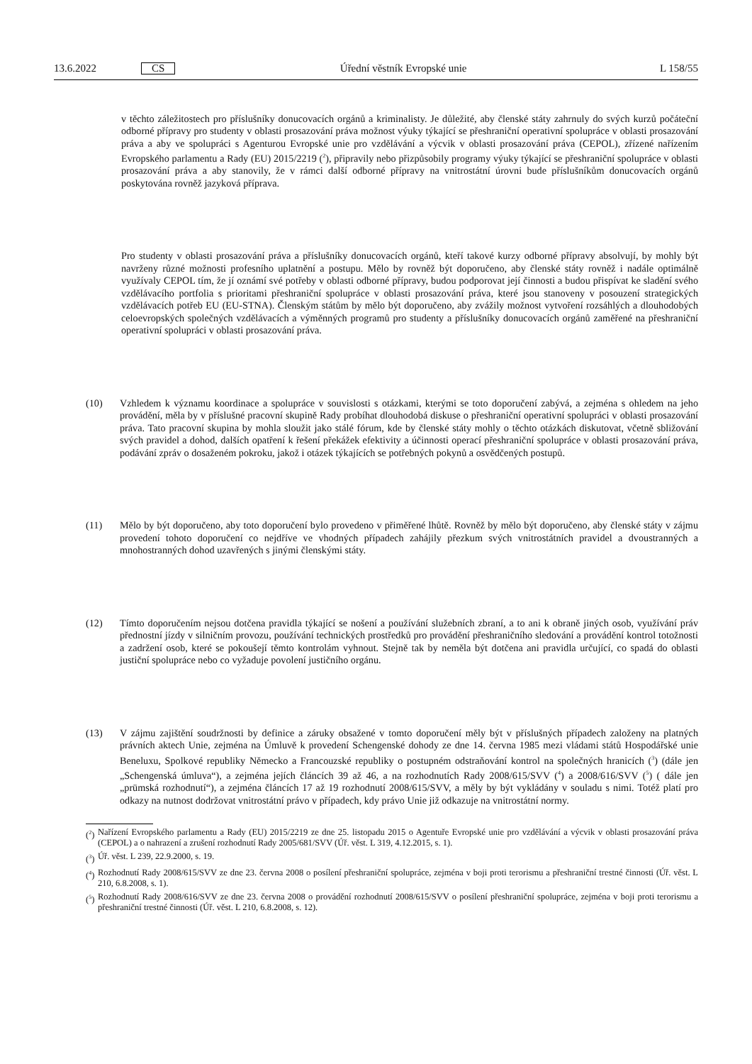13.6.2022 CS Úřední věstník Evropské unie L 158/55
v těchto záležitostech pro příslušníky donucovacích orgánů a kriminalisty. Je důležité, aby členské státy zahrnuly do svých kurzů počáteční odborné přípravy pro studenty v oblasti prosazování práva možnost výuky týkající se přeshraniční operativní spolupráce v oblasti prosazování práva a aby ve spolupráci s Agenturou Evropské unie pro vzdělávání a výcvik v oblasti prosazování práva (CEPOL), zřízené nařízením Evropského parlamentu a Rady (EU) 2015/2219 (<sup>2</sup>), připravily nebo přizpůsobily programy výuky týkající se přeshraniční spolupráce v oblasti prosazování práva a aby stanovily, že v rámci další odborné přípravy na vnitrostátní úrovni bude příslušníkům donucovacích orgánů poskytována rovněž jazyková příprava.
Pro studenty v oblasti prosazování práva a příslušníky donucovacích orgánů, kteří takové kurzy odborné přípravy absolvují, by mohly být navrženy různé možnosti profesního uplatnění a postupu. Mělo by rovněž být doporučeno, aby členské státy rovněž i nadále optimálně využívaly CEPOL tím, že jí oznámí své potřeby v oblasti odborné přípravy, budou podporovat její činnosti a budou přispívat ke sladění svého vzdělávacího portfolia s prioritami přeshraniční spolupráce v oblasti prosazování práva, které jsou stanoveny v posouzení strategických vzdělávacích potřeb EU (EU-STNA). Členským státům by mělo být doporučeno, aby zvážily možnost vytvoření rozsáhlých a dlouhodobých celoevropských společných vzdělávacích a výměnných programů pro studenty a příslušníky donucovacích orgánů zaměřené na přeshraniční operativní spolupráci v oblasti prosazování práva.
(10) Vzhledem k významu koordinace a spolupráce v souvislosti s otázkami, kterými se toto doporučení zabývá, a zejména s ohledem na jeho provádění, měla by v příslušné pracovní skupině Rady probíhat dlouhodobá diskuse o přeshraniční operativní spolupráci v oblasti prosazování práva. Tato pracovní skupina by mohla sloužit jako stálé fórum, kde by členské státy mohly o těchto otázkách diskutovat, včetně sbližování svých pravidel a dohod, dalších opatření k řešení překážek efektivity a účinnosti operací přeshraniční spolupráce v oblasti prosazování práva, podávání zpráv o dosaženém pokroku, jakož i otázek týkajících se potřebných pokynů a osvědčených postupů.
(11) Mělo by být doporučeno, aby toto doporučení bylo provedeno v přiměřené lhůtě. Rovněž by mělo být doporučeno, aby členské státy v zájmu provedení tohoto doporučení co nejdříve ve vhodných případech zahájily přezkum svých vnitrostátních pravidel a dvoustranných a mnohostranných dohod uzavřených s jinými členskými státy.
(12) Tímto doporučením nejsou dotčena pravidla týkající se nošení a používání služebních zbraní, a to ani k obraně jiných osob, využívání práv přednostní jízdy v silničním provozu, používání technických prostředků pro provádění přeshraničního sledování a provádění kontrol totožnosti a zadržení osob, které se pokoušejí těmto kontrolám vyhnout. Stejně tak by neměla být dotčena ani pravidla určující, co spadá do oblasti justiční spolupráce nebo co vyžaduje povolení justičního orgánu.
(13) V zájmu zajištění soudržnosti by definice a záruky obsažené v tomto doporučení měly být v příslušných případech založeny na platných právních aktech Unie, zejména na Úmluvě k provedení Schengenské dohody ze dne 14. června 1985 mezi vládami států Hospodářské unie Beneluxu, Spolkové republiky Německo a Francouzské republiky o postupném odstraňování kontrol na společných hranicích (<sup>3</sup>) (dále jen „Schengenská úmluva“), a zejména jejích článcích 39 až 46, a na rozhodnutích Rady 2008/615/SVV (<sup>4</sup>) a 2008/616/SVV (<sup>5</sup>) ( dále jen „prümská rozhodnutí“), a zejména článcích 17 až 19 rozhodnutí 2008/615/SVV, a měly by být vykládány v souladu s nimi. Totéž platí pro odkazy na nutnost dodržovat vnitrostátní právo v případech, kdy právo Unie již odkazuje na vnitrostátní normy.
(<sup>2</sup>)
Nařízení Evropského parlamentu a Rady (EU) 2015/2219 ze dne 25. listopadu 2015 o Agentuře Evropské unie pro vzdělávání a výcvik v oblasti prosazování práva (CEPOL) a o nahrazení a zrušení rozhodnutí Rady 2005/681/SVV (Úř. věst. L 319, 4.12.2015, s. 1).
(<sup>3</sup>)
Úř. věst. L 239, 22.9.2000, s. 19.
(<sup>4</sup>)
Rozhodnutí Rady 2008/615/SVV ze dne 23. června 2008 o posílení přeshraniční spolupráce, zejména v boji proti terorismu a přeshraniční trestné činnosti (Úř. věst. L 210, 6.8.2008, s. 1).
(<sup>5</sup>)
Rozhodnutí Rady 2008/616/SVV ze dne 23. června 2008 o provádění rozhodnutí 2008/615/SVV o posílení přeshraniční spolupráce, zejména v boji proti terorismu a přeshraniční trestné činnosti (Úř. věst. L 210, 6.8.2008, s. 12).